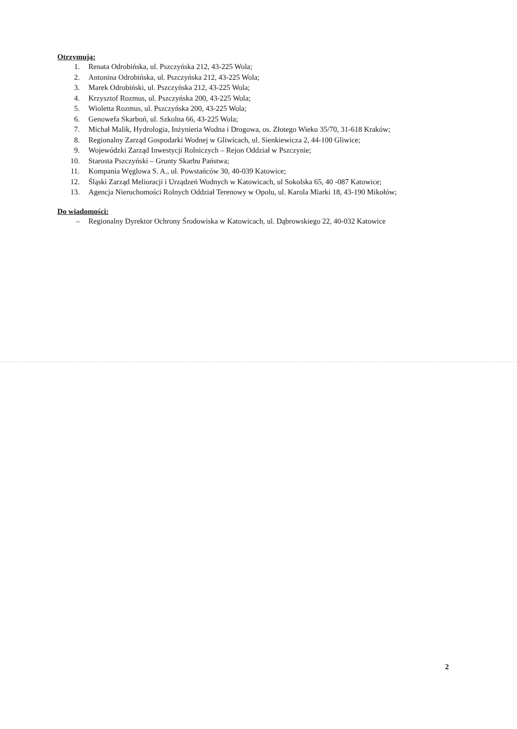Otrzymują:
1. Renata Odrobińska, ul. Pszczyńska 212, 43-225 Wola;
2. Antonina Odrobińska, ul. Pszczyńska 212, 43-225 Wola;
3. Marek Odrobiński, ul. Pszczyńska 212, 43-225 Wola;
4. Krzysztof Rozmus, ul. Pszczyńska 200, 43-225 Wola;
5. Wioletta Rozmus, ul. Pszczyńska 200, 43-225 Wola;
6. Genowefa Skarboń, ul. Szkolna 66, 43-225 Wola;
7. Michał Malik, Hydrologia, Inżynieria Wodna i Drogowa, os. Złotego Wieku 35/70, 31-618 Kraków;
8. Regionalny Zarząd Gospodarki Wodnej w Gliwicach, ul. Sienkiewicza 2, 44-100 Gliwice;
9. Wojewódzki Zarząd Inwestycji Rolniczych – Rejon Oddział w Pszczynie;
10. Starosta Pszczyński – Grunty Skarbu Państwa;
11. Kompania Węglowa S. A., ul. Powstańców 30, 40-039 Katowice;
12. Śląski Zarząd Melioracji i Urządzeń Wodnych w Katowicach, ul Sokolska 65, 40 -087 Katowice;
13. Agencja Nieruchomości Rolnych Oddział Terenowy w Opolu, ul. Karola Miarki 18, 43-190 Mikołów;
Do wiadomości:
– Regionalny Dyrektor Ochrony Środowiska w Katowicach, ul. Dąbrowskiego 22, 40-032 Katowice
2